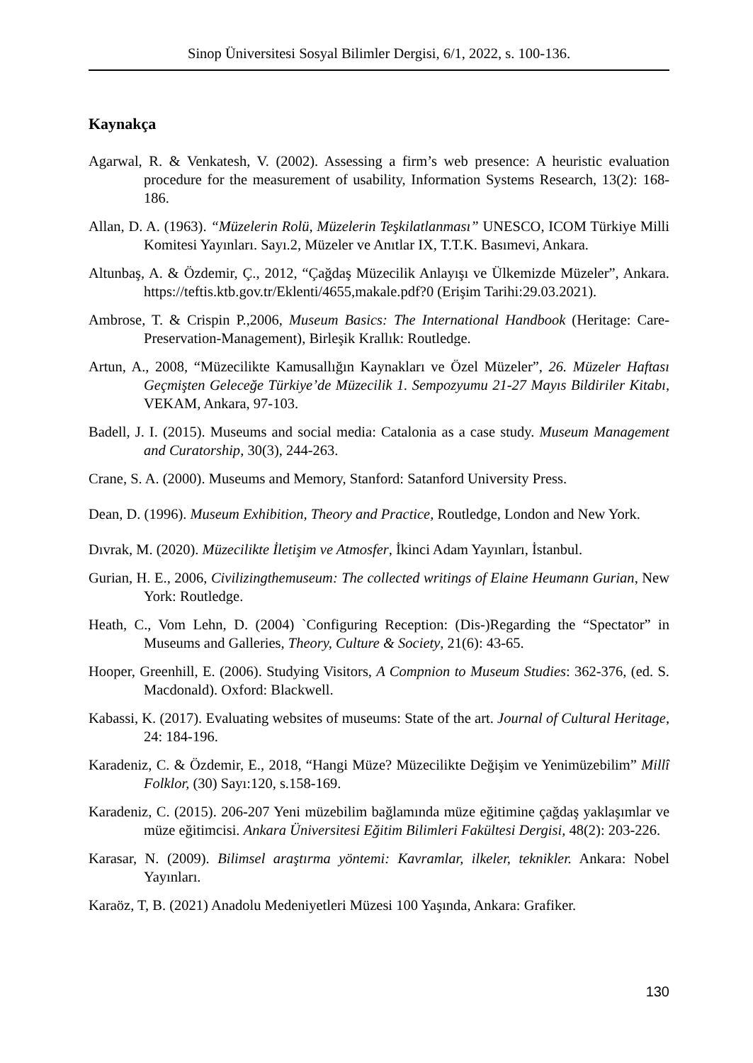Sinop Üniversitesi Sosyal Bilimler Dergisi, 6/1, 2022, s. 100-136.
Kaynakça
Agarwal, R. & Venkatesh, V. (2002). Assessing a firm’s web presence: A heuristic evaluation procedure for the measurement of usability, Information Systems Research, 13(2): 168-186.
Allan, D. A. (1963). “Müzelerin Rolü, Müzelerin Teşkilatlanması” UNESCO, ICOM Türkiye Milli Komitesi Yayınları. Sayı.2, Müzeler ve Anıtlar IX, T.T.K. Basımevi, Ankara.
Altunbaş, A. & Özdemir, Ç., 2012, “Çağdaş Müzecilik Anlayışı ve Ülkemizde Müzeler”, Ankara. https://teftis.ktb.gov.tr/Eklenti/4655,makale.pdf?0 (Erişim Tarihi:29.03.2021).
Ambrose, T. & Crispin P.,2006, Museum Basics: The International Handbook (Heritage: Care-Preservation-Management), Birleşik Krallık: Routledge.
Artun, A., 2008, “Müzecilikte Kamusallığın Kaynakları ve Özel Müzeler”, 26. Müzeler Haftası Geçmişten Geleceğe Türkiye’de Müzecilik 1. Sempozyumu 21-27 Mayıs Bildiriler Kitabı, VEKAM, Ankara, 97-103.
Badell, J. I. (2015). Museums and social media: Catalonia as a case study. Museum Management and Curatorship, 30(3), 244-263.
Crane, S. A. (2000). Museums and Memory, Stanford: Satanford University Press.
Dean, D. (1996). Museum Exhibition, Theory and Practice, Routledge, London and New York.
Dıvrak, M. (2020). Müzecilikte İletişim ve Atmosfer, İkinci Adam Yayınları, İstanbul.
Gurian, H. E., 2006, Civilizingthemuseum: The collected writings of Elaine Heumann Gurian, New York: Routledge.
Heath, C., Vom Lehn, D. (2004) `Configuring Reception: (Dis-)Regarding the “Spectator” in Museums and Galleries, Theory, Culture & Society, 21(6): 43-65.
Hooper, Greenhill, E. (2006). Studying Visitors, A Compnion to Museum Studies: 362-376, (ed. S. Macdonald). Oxford: Blackwell.
Kabassi, K. (2017). Evaluating websites of museums: State of the art. Journal of Cultural Heritage, 24: 184-196.
Karadeniz, C. & Özdemir, E., 2018, “Hangi Müze? Müzecilikte Değişim ve Yenimüzebilim” Millî Folklor, (30) Sayı:120, s.158-169.
Karadeniz, C. (2015). 206-207 Yeni müzebilim bağlamında müze eğitimine çağdaş yaklaşımlar ve müze eğitimcisi. Ankara Üniversitesi Eğitim Bilimleri Fakültesi Dergisi, 48(2): 203-226.
Karasar, N. (2009). Bilimsel araştırma yöntemi: Kavramlar, ilkeler, teknikler. Ankara: Nobel Yayınları.
Karaöz, T, B. (2021) Anadolu Medeniyetleri Müzesi 100 Yaşında, Ankara: Grafiker.
130